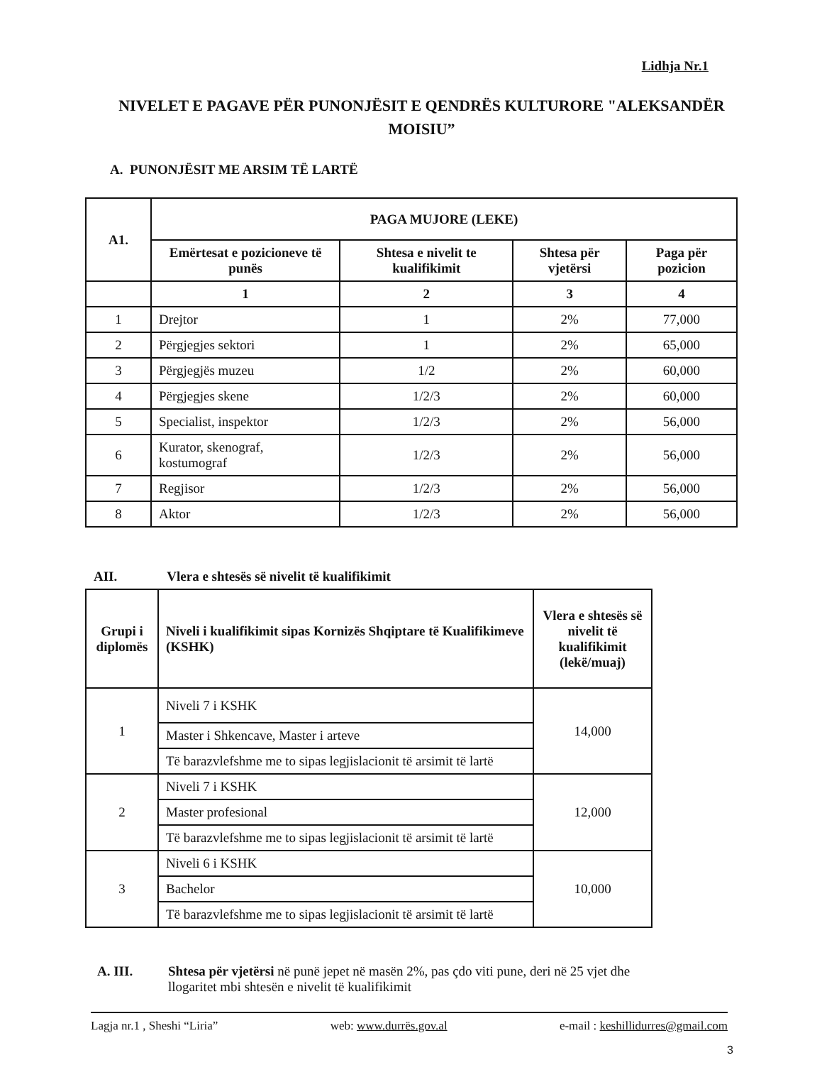Lidhja Nr.1
NIVELET E PAGAVE PËR PUNONJËSIT E QENDRËS KULTURORE "ALEKSANDËR MOISIU”
A. PUNONJËSIT ME ARSIM TË LARTË
| A1. | PAGA MUJORE (LEKE) | | | |
| --- | --- | --- | --- | --- |
| | Emërtesat e pozicioneve të punës | Shtesa e nivelit te kualifikimit | Shtesa për vjetërsi | Paga për pozicion |
| | 1 | 2 | 3 | 4 |
| 1 | Drejtor | 1 | 2% | 77,000 |
| 2 | Përgjegjes sektori | 1 | 2% | 65,000 |
| 3 | Përgjegjës muzeu | 1/2 | 2% | 60,000 |
| 4 | Përgjegjes skene | 1/2/3 | 2% | 60,000 |
| 5 | Specialist, inspektor | 1/2/3 | 2% | 56,000 |
| 6 | Kurator, skenograf, kostumograf | 1/2/3 | 2% | 56,000 |
| 7 | Regjisor | 1/2/3 | 2% | 56,000 |
| 8 | Aktor | 1/2/3 | 2% | 56,000 |
AII. Vlera e shtesës së nivelit të kualifikimit
| Grupi i diplomës | Niveli i kualifikimit sipas Kornizës Shqiptare të Kualifikimeve (KSHK) | Vlera e shtesës së nivelit të kualifikimit (lekë/muaj) |
| --- | --- | --- |
| 1 | Niveli 7 i KSHK | 14,000 |
| | Master i Shkencave, Master i arteve | |
| | Të barazvlefshme me to sipas legjislacionit të arsimit të lartë | |
| 2 | Niveli 7 i KSHK | 12,000 |
| | Master profesional | |
| | Të barazvlefshme me to sipas legjislacionit të arsimit të lartë | |
| 3 | Niveli 6 i KSHK | 10,000 |
| | Bachelor | |
| | Të barazvlefshme me to sipas legjislacionit të arsimit të lartë | |
A. III. Shtesa për vjetërsi në punë jepet në masën 2%, pas çdo viti pune, deri në 25 vjet dhe llogaritet mbi shtesën e nivelit të kualifikimit
Lagja nr.1 , Sheshi “Liria” web: www.durrës.gov.al e-mail : keshillidurres@gmail.com
3